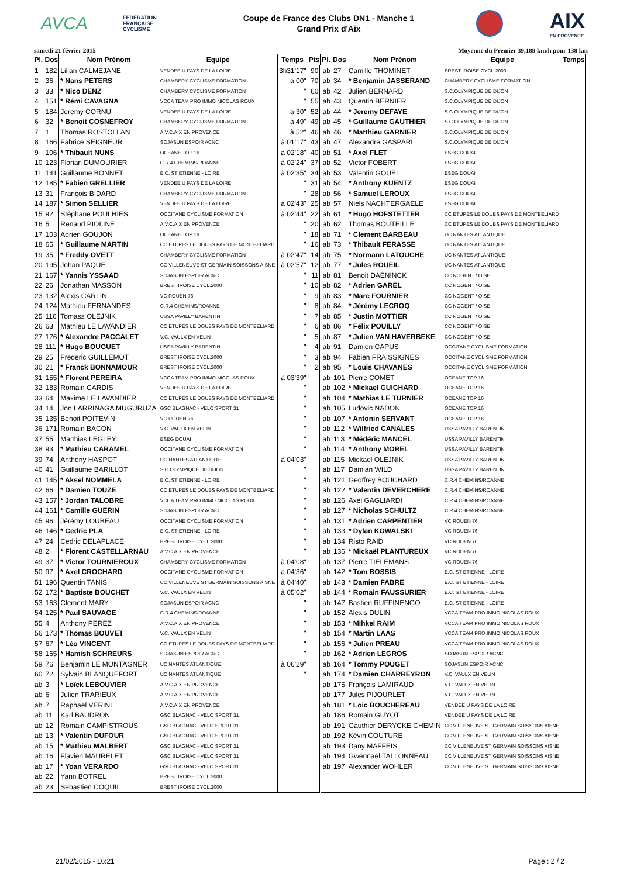AVCA
FÉDÉRATION
FRANÇAISE
CYCLISME
Coupe de France des Clubs DN1 - Manche 1
Grand Prix d'Aix
AIX
EN PROVENCE
samedi 21 février 2015 Moyenne du Premier 39,189 km/h pour 138 km
| Pl. | Dos | Nom Prénom | Equipe | Temps | Pts | Pl. | Dos | Nom Prénom | Equipe | Temps |
| --- | --- | --- | --- | --- | --- | --- | --- | --- | --- | --- |
| 1 | 182 | Lilian CALMEJANE | VENDEE U PAYS DE LA LOIRE | 3h31'17" | 90 | ab | 27 | Camille THOMINET | BREST IROISE CYCL.2000 | |
| 2 | 36 | * Nans PETERS | CHAMBERY CYCLISME FORMATION | à 00" | 70 | ab | 34 | * Benjamin JASSERAND | CHAMBERY CYCLISME FORMATION | |
| 3 | 33 | * Nico DENZ | CHAMBERY CYCLISME FORMATION | " | 60 | ab | 42 | Julien BERNARD | S.C.OLYMPIQUE DE DIJON | |
| 4 | 151 | * Rémi CAVAGNA | VCCA TEAM PRO IMMO NICOLAS ROUX | " | 55 | ab | 43 | Quentin BERNIER | S.C.OLYMPIQUE DE DIJON | |
| 5 | 184 | Jeremy CORNU | VENDEE U PAYS DE LA LOIRE | à 30" | 52 | ab | 44 | * Jeremy DEFAYE | S.C.OLYMPIQUE DE DIJON | |
| 6 | 32 | * Benoit COSNEFROY | CHAMBERY CYCLISME FORMATION | à 49" | 49 | ab | 45 | * Guillaume GAUTHIER | S.C.OLYMPIQUE DE DIJON | |
| 7 | 1 | Thomas ROSTOLLAN | A.V.C.AIX EN PROVENCE | à 52" | 46 | ab | 46 | * Matthieu GARNIER | S.C.OLYMPIQUE DE DIJON | |
| 8 | 166 | Fabrice SEIGNEUR | SOJASUN ESPOIR ACNC | à 01'17" | 43 | ab | 47 | Alexandre GASPARI | S.C.OLYMPIQUE DE DIJON | |
| 9 | 106 | * Thibault NUNS | OCEANE TOP 16 | à 02'18" | 40 | ab | 51 | * Axel FLET | ESEG DOUAI | |
| 10 | 123 | Florian DUMOURIER | C.R.4 CHEMINS/ROANNE | à 02'24" | 37 | ab | 52 | Victor FOBERT | ESEG DOUAI | |
| 11 | 141 | Guillaume BONNET | E.C. ST ETIENNE - LOIRE | à 02'35" | 34 | ab | 53 | Valentin GOUEL | ESEG DOUAI | |
| 12 | 185 | * Fabien GRELLIER | VENDEE U PAYS DE LA LOIRE | " | 31 | ab | 54 | * Anthony KUENTZ | ESEG DOUAI | |
| 13 | 31 | François BIDARD | CHAMBERY CYCLISME FORMATION | " | 28 | ab | 56 | * Samuel LEROUX | ESEG DOUAI | |
| 14 | 187 | * Simon SELLIER | VENDEE U PAYS DE LA LOIRE | à 02'43" | 25 | ab | 57 | Niels NACHTERGAELE | ESEG DOUAI | |
| 15 | 92 | Stéphane POULHIES | OCCITANE CYCLISME FORMATION | à 02'44" | 22 | ab | 61 | * Hugo HOFSTETTER | CC ETUPES LE DOUBS PAYS DE MONTBELIARD | |
| 16 | 5 | Renaud PIOLINE | A.V.C.AIX EN PROVENCE | " | 20 | ab | 62 | Thomas BOUTEILLE | CC ETUPES LE DOUBS PAYS DE MONTBELIARD | |
| 17 | 103 | Adrien GOUJON | OCEANE TOP 16 | " | 18 | ab | 71 | * Clement BARBEAU | UC NANTES ATLANTIQUE | |
| 18 | 65 | * Guillaume MARTIN | CC ETUPES LE DOUBS PAYS DE MONTBELIARD | " | 16 | ab | 73 | * Thibault FERASSE | UC NANTES ATLANTIQUE | |
| 19 | 35 | * Freddy OVETT | CHAMBERY CYCLISME FORMATION | à 02'47" | 14 | ab | 75 | * Normann LATOUCHE | UC NANTES ATLANTIQUE | |
| 20 | 195 | Johan PAQUE | CC VILLENEUVE ST GERMAIN SOISSONS AISNE | à 02'57" | 12 | ab | 77 | * Jules ROUEIL | UC NANTES ATLANTIQUE | |
| 21 | 167 | * Yannis YSSAAD | SOJASUN ESPOIR ACNC | " | 11 | ab | 81 | Benoit DAENINCK | CC NOGENT / OISE | |
| 22 | 26 | Jonathan MASSON | BREST IROISE CYCL.2000 | " | 10 | ab | 82 | * Adrien GAREL | CC NOGENT / OISE | |
| 23 | 132 | Alexis CARLIN | VC ROUEN 76 | " | 9 | ab | 83 | * Marc FOURNIER | CC NOGENT / OISE | |
| 24 | 124 | Mathieu FERNANDES | C.R.4 CHEMINS/ROANNE | " | 8 | ab | 84 | * Jérémy LECROQ | CC NOGENT / OISE | |
| 25 | 116 | Tomasz OLEJNIK | USSA PAVILLY BARENTIN | " | 7 | ab | 85 | * Justin MOTTIER | CC NOGENT / OISE | |
| 26 | 63 | Mathieu LE LAVANDIER | CC ETUPES LE DOUBS PAYS DE MONTBELIARD | " | 6 | ab | 86 | * Félix POUILLY | CC NOGENT / OISE | |
| 27 | 176 | * Alexandre PACCALET | V.C. VAULX EN VELIN | " | 5 | ab | 87 | * Julien VAN HAVERBEKE | CC NOGENT / OISE | |
| 28 | 111 | * Hugo BOUGUET | USSA PAVILLY BARENTIN | " | 4 | ab | 91 | Damien CAPUS | OCCITANE CYCLISME FORMATION | |
| 29 | 25 | Frederic GUILLEMOT | BREST IROISE CYCL.2000 | " | 3 | ab | 94 | Fabien FRAISSIGNES | OCCITANE CYCLISME FORMATION | |
| 30 | 21 | * Franck BONNAMOUR | BREST IROISE CYCL.2000 | " | 2 | ab | 95 | * Louis CHAVANES | OCCITANE CYCLISME FORMATION | |
| 31 | 155 | * Florent PEREIRA | VCCA TEAM PRO IMMO NICOLAS ROUX | à 03'39" | | ab | 101 | Pierre COMET | OCEANE TOP 16 | |
| 32 | 183 | Romain CARDIS | VENDEE U PAYS DE LA LOIRE | " | | ab | 102 | * Mickael GUICHARD | OCEANE TOP 16 | |
| 33 | 64 | Maxime LE LAVANDIER | CC ETUPES LE DOUBS PAYS DE MONTBELIARD | " | | ab | 104 | * Mathias LE TURNIER | OCEANE TOP 16 | |
| 34 | 14 | Jon LARRINAGA MUGURUZA | GSC BLAGNAC - VELO SPORT 31 | " | | ab | 105 | Ludovic NADON | OCEANE TOP 16 | |
| 35 | 135 | Benoit POITEVIN | VC ROUEN 76 | " | | ab | 107 | * Antonin SERVANT | OCEANE TOP 16 | |
| 36 | 171 | Romain BACON | V.C. VAULX EN VELIN | " | | ab | 112 | * Wilfried CANALES | USSA PAVILLY BARENTIN | |
| 37 | 55 | Matthias LEGLEY | ESEG DOUAI | " | | ab | 113 | * Médéric MANCEL | USSA PAVILLY BARENTIN | |
| 38 | 93 | * Mathieu CARAMEL | OCCITANE CYCLISME FORMATION | " | | ab | 114 | * Anthony MOREL | USSA PAVILLY BARENTIN | |
| 39 | 74 | Anthony HASPOT | UC NANTES ATLANTIQUE | à 04'03" | | ab | 115 | Mickael OLEJNIK | USSA PAVILLY BARENTIN | |
| 40 | 41 | Guillaume BARILLOT | S.C.OLYMPIQUE DE DIJON | " | | ab | 117 | Damian WILD | USSA PAVILLY BARENTIN | |
| 41 | 145 | * Aksel NOMMELA | E.C. ST ETIENNE - LOIRE | " | | ab | 121 | Geoffrey BOUCHARD | C.R.4 CHEMINS/ROANNE | |
| 42 | 66 | * Damien TOUZE | CC ETUPES LE DOUBS PAYS DE MONTBELIARD | " | | ab | 122 | * Valentin DEVERCHERE | C.R.4 CHEMINS/ROANNE | |
| 43 | 157 | * Jordan TALOBRE | VCCA TEAM PRO IMMO NICOLAS ROUX | " | | ab | 126 | Axel GAGLIARDI | C.R.4 CHEMINS/ROANNE | |
| 44 | 161 | * Camille GUERIN | SOJASUN ESPOIR ACNC | " | | ab | 127 | * Nicholas SCHULTZ | C.R.4 CHEMINS/ROANNE | |
| 45 | 96 | Jérémy LOUBEAU | OCCITANE CYCLISME FORMATION | " | | ab | 131 | * Adrien CARPENTIER | VC ROUEN 76 | |
| 46 | 146 | * Cedric PLA | E.C. ST ETIENNE - LOIRE | " | | ab | 133 | * Dylan KOWALSKI | VC ROUEN 76 | |
| 47 | 24 | Cedric DELAPLACE | BREST IROISE CYCL.2000 | " | | ab | 134 | Risto RAID | VC ROUEN 76 | |
| 48 | 2 | * Florent CASTELLARNAU | A.V.C.AIX EN PROVENCE | " | | ab | 136 | * Mickaël PLANTUREUX | VC ROUEN 76 | |
| 49 | 37 | * Victor TOURNIEROUX | CHAMBERY CYCLISME FORMATION | à 04'08" | | ab | 137 | Pierre TIELEMANS | VC ROUEN 76 | |
| 50 | 97 | * Axel CROCHARD | OCCITANE CYCLISME FORMATION | à 04'36" | | ab | 142 | * Tom BOSSIS | E.C. ST ETIENNE - LOIRE | |
| 51 | 196 | Quentin TANIS | CC VILLENEUVE ST GERMAIN SOISSONS AISNE | à 04'40" | | ab | 143 | * Damien FABRE | E.C. ST ETIENNE - LOIRE | |
| 52 | 172 | * Baptiste BOUCHET | V.C. VAULX EN VELIN | à 05'02" | | ab | 144 | * Romain FAUSSURIER | E.C. ST ETIENNE - LOIRE | |
| 53 | 163 | Clement MARY | SOJASUN ESPOIR ACNC | " | | ab | 147 | Bastien RUFFINENGO | E.C. ST ETIENNE - LOIRE | |
| 54 | 125 | * Paul SAUVAGE | C.R.4 CHEMINS/ROANNE | " | | ab | 152 | Alexis DULIN | VCCA TEAM PRO IMMO NICOLAS ROUX | |
| 55 | 4 | Anthony PEREZ | A.V.C.AIX EN PROVENCE | " | | ab | 153 | * Mihkel RAIM | VCCA TEAM PRO IMMO NICOLAS ROUX | |
| 56 | 173 | * Thomas BOUVET | V.C. VAULX EN VELIN | " | | ab | 154 | * Martin LAAS | VCCA TEAM PRO IMMO NICOLAS ROUX | |
| 57 | 67 | * Léo VINCENT | CC ETUPES LE DOUBS PAYS DE MONTBELIARD | " | | ab | 156 | * Julien PREAU | VCCA TEAM PRO IMMO NICOLAS ROUX | |
| 58 | 165 | * Hamish SCHREURS | SOJASUN ESPOIR ACNC | " | | ab | 162 | * Adrien LEGROS | SOJASUN ESPOIR ACNC | |
| 59 | 76 | Benjamin LE MONTAGNER | UC NANTES ATLANTIQUE | à 06'29" | | ab | 164 | * Tommy POUGET | SOJASUN ESPOIR ACNC | |
| 60 | 72 | Sylvain BLANQUEFORT | UC NANTES ATLANTIQUE | " | | ab | 174 | * Damien CHARREYRON | V.C. VAULX EN VELIN | |
| ab | 3 | * Loïck LEBOUVIER | A.V.C.AIX EN PROVENCE | | | ab | 175 | François LAMIRAUD | V.C. VAULX EN VELIN | |
| ab | 6 | Julien TRARIEUX | A.V.C.AIX EN PROVENCE | | | ab | 177 | Jules PIJOURLET | V.C. VAULX EN VELIN | |
| ab | 7 | Raphaël VERINI | A.V.C.AIX EN PROVENCE | | | ab | 181 | * Loic BOUCHEREAU | VENDEE U PAYS DE LA LOIRE | |
| ab | 11 | Karl BAUDRON | GSC BLAGNAC - VELO SPORT 31 | | | ab | 186 | Romain GUYOT | VENDEE U PAYS DE LA LOIRE | |
| ab | 12 | Romain CAMPISTROUS | GSC BLAGNAC - VELO SPORT 31 | | | ab | 191 | Gauthier DERYCKE CHEMIN | CC VILLENEUVE ST GERMAIN SOISSONS AISNE | |
| ab | 13 | * Valentin DUFOUR | GSC BLAGNAC - VELO SPORT 31 | | | ab | 192 | Kévin COUTURE | CC VILLENEUVE ST GERMAIN SOISSONS AISNE | |
| ab | 15 | * Mathieu MALBERT | GSC BLAGNAC - VELO SPORT 31 | | | ab | 193 | Dany MAFFEIS | CC VILLENEUVE ST GERMAIN SOISSONS AISNE | |
| ab | 16 | Flavien MAURELET | GSC BLAGNAC - VELO SPORT 31 | | | ab | 194 | Gwénnaël TALLONNEAU | CC VILLENEUVE ST GERMAIN SOISSONS AISNE | |
| ab | 17 | * Yoan VERARDO | GSC BLAGNAC - VELO SPORT 31 | | | ab | 197 | Alexander WOHLER | CC VILLENEUVE ST GERMAIN SOISSONS AISNE | |
| ab | 22 | Yann BOTREL | BREST IROISE CYCL.2000 | | | | | | | |
| ab | 23 | Sebastien COQUIL | BREST IROISE CYCL.2000 | | | | | | | |
21/02/2015 - 16:21 Page : 2 / 2